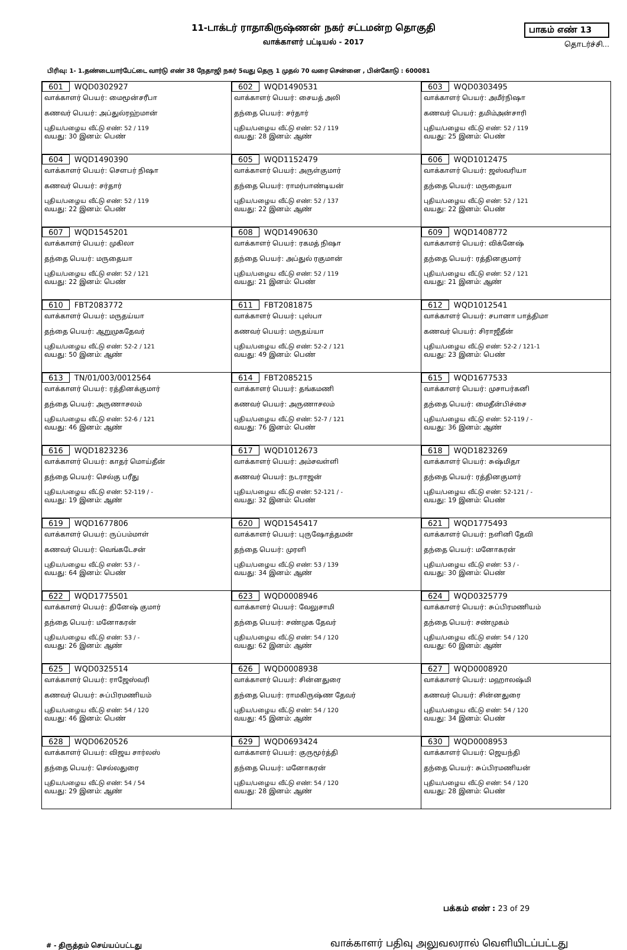11-டாக்டர் ராதாகிருஷ்ணன் நகர் சட்டமன்ற தொகுதி
வாக்காளர் பட்டியல் - 2017
பாகம் எண் 13
தொடர்ச்சி...
பிரிவு: 1- 1.தண்டையார்பேட்டை வார்டு எண் 38 நேதாஜி நகர் 5வது தெரு 1 முதல் 70 வரை சென்னை , பின்கோடு : 600081
| 601 WQD0302927 வாக்காளர் பெயர்: மைமூன்சரீபா கணவர் பெயர்: அப்துல்ரஹ்மான் புதிய/பழைய வீட்டு எண்: 52 / 119 வயது: 30 இனம்: பெண் | 602 WQD1490531 வாக்காளர் பெயர்: சையத் அலி தந்தை பெயர்: சர்தார் புதிய/பழைய வீட்டு எண்: 52 / 119 வயது: 28 இனம்: ஆண் | 603 WQD0303495 வாக்காளர் பெயர்: அமீர்நிஷா கணவர் பெயர்: தமிம்அன்சாரி புதிய/பழைய வீட்டு எண்: 52 / 119 வயது: 25 இனம்: பெண் |
| 604 WQD1490390 வாக்காளர் பெயர்: சௌபர் நிஷா கணவர் பெயர்: சர்தார் புதிய/பழைய வீட்டு எண்: 52 / 119 வயது: 22 இனம்: பெண் | 605 WQD1152479 வாக்காளர் பெயர்: அருள்குமார் தந்தை பெயர்: ராமர்பாண்டியன் புதிய/பழைய வீட்டு எண்: 52 / 137 வயது: 22 இனம்: ஆண் | 606 WQD1012475 வாக்காளர் பெயர்: ஜஸ்வரியா தந்தை பெயர்: மருதையா புதிய/பழைய வீட்டு எண்: 52 / 121 வயது: 22 இனம்: பெண் |
| 607 WQD1545201 வாக்காளர் பெயர்: முகிலா தந்தை பெயர்: மருதையா புதிய/பழைய வீட்டு எண்: 52 / 121 வயது: 22 இனம்: பெண் | 608 WQD1490630 வாக்காளர் பெயர்: ரகமத் நிஷா தந்தை பெயர்: அப்துல் ரகுமான் புதிய/பழைய வீட்டு எண்: 52 / 119 வயது: 21 இனம்: பெண் | 609 WQD1408772 வாக்காளர் பெயர்: விக்னேஷ் தந்தை பெயர்: ரத்தினகுமார் புதிய/பழைய வீட்டு எண்: 52 / 121 வயது: 21 இனம்: ஆண் |
| 610 FBT2083772 வாக்காளர் பெயர்: மருதய்யா தந்தை பெயர்: ஆறுமுகதேவர் புதிய/பழைய வீட்டு எண்: 52-2 / 121 வயது: 50 இனம்: ஆண் | 611 FBT2081875 வாக்காளர் பெயர்: புஸ்பா கணவர் பெயர்: மருதய்யா புதிய/பழைய வீட்டு எண்: 52-2 / 121 வயது: 49 இனம்: பெண் | 612 WQD1012541 வாக்காளர் பெயர்: சபானா பாத்திமா கணவர் பெயர்: சிராஜீதீன் புதிய/பழைய வீட்டு எண்: 52-2 / 121-1 வயது: 23 இனம்: பெண் |
| 613 TN/01/003/0012564 வாக்காளர் பெயர்: ரத்தினக்குமார் தந்தை பெயர்: அருணாசலம் புதிய/பழைய வீட்டு எண்: 52-6 / 121 வயது: 46 இனம்: ஆண் | 614 FBT2085215 வாக்காளர் பெயர்: தங்கமணி கணவர் பெயர்: அருணாசலம் புதிய/பழைய வீட்டு எண்: 52-7 / 121 வயது: 76 இனம்: பெண் | 615 WQD1677533 வாக்காளர் பெயர்: முசாபர்கனி தந்தை பெயர்: மைதீன்பிச்சை புதிய/பழைய வீட்டு எண்: 52-119 / - வயது: 36 இனம்: ஆண் |
| 616 WQD1823236 வாக்காளர் பெயர்: காதர் மொய்தீன் தந்தை பெயர்: செல்கு பரீது புதிய/பழைய வீட்டு எண்: 52-119 / - வயது: 19 இனம்: ஆண் | 617 WQD1012673 வாக்காளர் பெயர்: அம்சவள்ளி கணவர் பெயர்: நடராஜன் புதிய/பழைய வீட்டு எண்: 52-121 / - வயது: 32 இனம்: பெண் | 618 WQD1823269 வாக்காளர் பெயர்: சுஷ்மிதா தந்தை பெயர்: ரத்தினகுமார் புதிய/பழைய வீட்டு எண்: 52-121 / - வயது: 19 இனம்: பெண் |
| 619 WQD1677806 வாக்காளர் பெயர்: ருப்பம்மாள் கணவர் பெயர்: வெங்கடேசன் புதிய/பழைய வீட்டு எண்: 53 / - வயது: 64 இனம்: பெண் | 620 WQD1545417 வாக்காளர் பெயர்: புருஷோத்தமன் தந்தை பெயர்: முரளி புதிய/பழைய வீட்டு எண்: 53 / 139 வயது: 34 இனம்: ஆண் | 621 WQD1775493 வாக்காளர் பெயர்: நளினி தேவி தந்தை பெயர்: மனோகரன் புதிய/பழைய வீட்டு எண்: 53 / - வயது: 30 இனம்: பெண் |
| 622 WQD1775501 வாக்காளர் பெயர்: தினேஷ் குமார் தந்தை பெயர்: மனோகரன் புதிய/பழைய வீட்டு எண்: 53 / - வயது: 26 இனம்: ஆண் | 623 WQD0008946 வாக்காளர் பெயர்: வேலுசாமி தந்தை பெயர்: சண்முக தேவர் புதிய/பழைய வீட்டு எண்: 54 / 120 வயது: 62 இனம்: ஆண் | 624 WQD0325779 வாக்காளர் பெயர்: சுப்பிரமணியம் தந்தை பெயர்: சண்முகம் புதிய/பழைய வீட்டு எண்: 54 / 120 வயது: 60 இனம்: ஆண் |
| 625 WQD0325514 வாக்காளர் பெயர்: ராஜேஸ்வரி கணவர் பெயர்: சுப்பிரமணியம் புதிய/பழைய வீட்டு எண்: 54 / 120 வயது: 46 இனம்: பெண் | 626 WQD0008938 வாக்காளர் பெயர்: சின்னதுரை தந்தை பெயர்: ராமகிருஷ்ண தேவர் புதிய/பழைய வீட்டு எண்: 54 / 120 வயது: 45 இனம்: ஆண் | 627 WQD0008920 வாக்காளர் பெயர்: மஹாலஷ்மி கணவர் பெயர்: சின்னதுரை புதிய/பழைய வீட்டு எண்: 54 / 120 வயது: 34 இனம்: பெண் |
| 628 WQD0620526 வாக்காளர் பெயர்: விஜய சார்லஸ் தந்தை பெயர்: செல்லதுரை புதிய/பழைய வீட்டு எண்: 54 / 54 வயது: 29 இனம்: ஆண் | 629 WQD0693424 வாக்காளர் பெயர்: குருமூர்த்தி தந்தை பெயர்: மனோகரன் புதிய/பழைய வீட்டு எண்: 54 / 120 வயது: 28 இனம்: ஆண் | 630 WQD0008953 வாக்காளர் பெயர்: ஜெயந்தி தந்தை பெயர்: சுப்பிரமணியன் புதிய/பழைய வீட்டு எண்: 54 / 120 வயது: 28 இனம்: பெண் |
பக்கம் எண் : 23 of 29
# - திருத்தம் செய்யப்பட்டது
வாக்காளர் பதிவு அலுவலரால் வெளியிடப்பட்டது